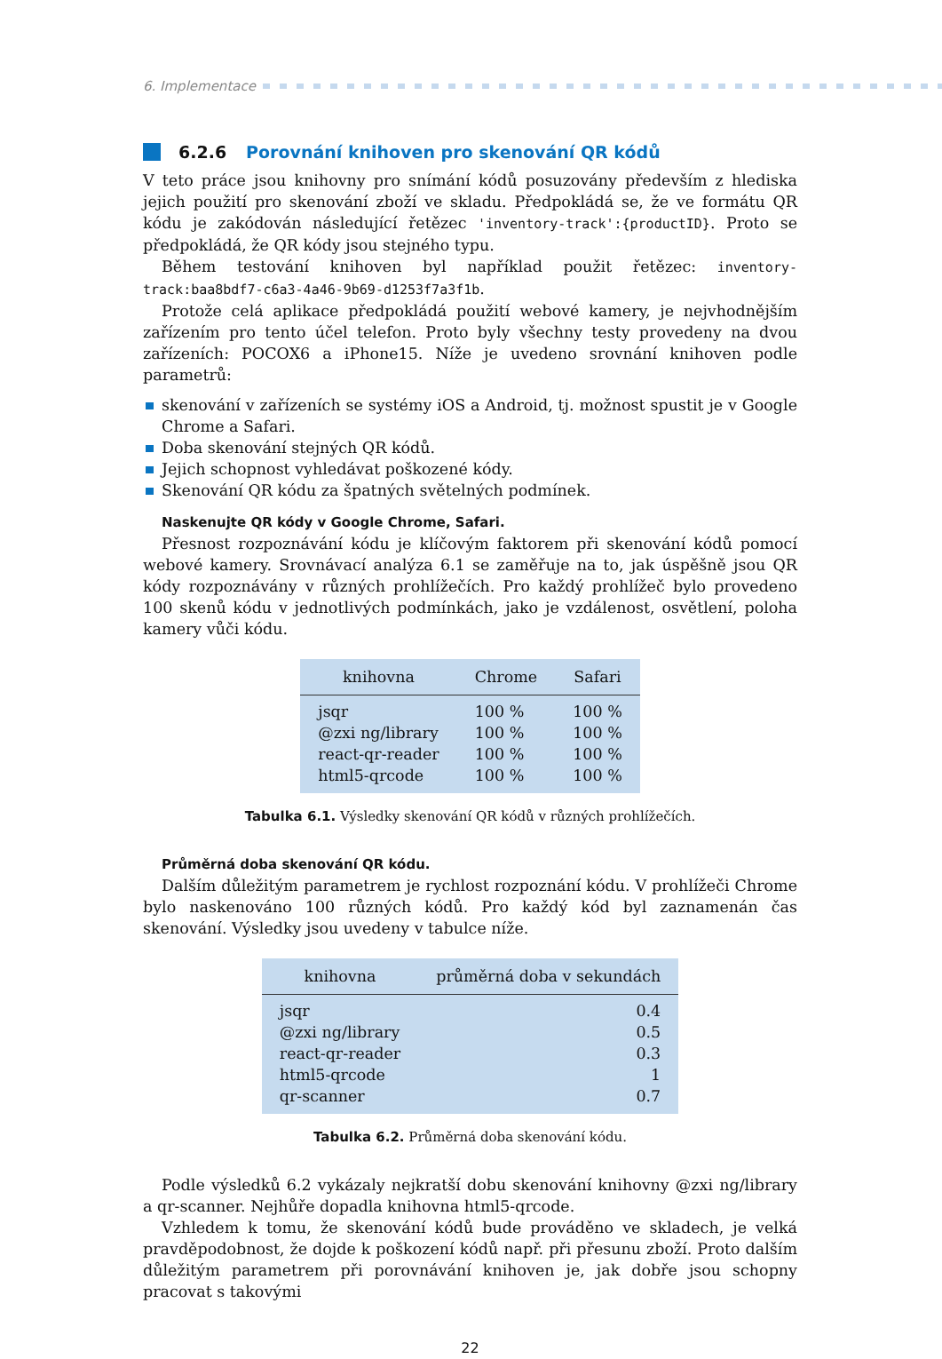6. Implementace
6.2.6 Porovnání knihoven pro skenování QR kódů
V teto práce jsou knihovny pro snímání kódů posuzovány především z hlediska jejich použití pro skenování zboží ve skladu. Předpokládá se, že ve formátu QR kódu je zakódován následující řetězec 'inventory-track':{productID}. Proto se předpokládá, že QR kódy jsou stejného typu.
Během testování knihoven byl například použit řetězec: inventory-track:baa8bdf7-c6a3-4a46-9b69-d1253f7a3f1b.
Protože celá aplikace předpokládá použití webové kamery, je nejvhodnějším zařízením pro tento účel telefon. Proto byly všechny testy provedeny na dvou zařízeních: POCOX6 a iPhone15. Níže je uvedeno srovnání knihoven podle parametrů:
skenování v zařízeních se systémy iOS a Android, tj. možnost spustit je v Google Chrome a Safari.
Doba skenování stejných QR kódů.
Jejich schopnost vyhledávat poškozené kódy.
Skenování QR kódu za špatných světelných podmínek.
Naskenujte QR kódy v Google Chrome, Safari.
Přesnost rozpoznávání kódu je klíčovým faktorem při skenování kódů pomocí webové kamery. Srovnávací analýza 6.1 se zaměřuje na to, jak úspěšně jsou QR kódy rozpoznávány v různých prohlížečích. Pro každý prohlížeč bylo provedeno 100 skenů kódu v jednotlivých podmínkách, jako je vzdálenost, osvětlení, poloha kamery vůči kódu.
| knihovna | Chrome | Safari |
| --- | --- | --- |
| jsqr | 100 % | 100 % |
| @zxi ng/library | 100 % | 100 % |
| react-qr-reader | 100 % | 100 % |
| html5-qrcode | 100 % | 100 % |
Tabulka 6.1. Výsledky skenování QR kódů v různých prohlížečích.
Průměrná doba skenování QR kódu.
Dalším důležitým parametrem je rychlost rozpoznání kódu. V prohlížeči Chrome bylo naskenováno 100 různých kódů. Pro každý kód byl zaznamenán čas skenování. Výsledky jsou uvedeny v tabulce níže.
| knihovna | průměrná doba v sekundách |
| --- | --- |
| jsqr | 0.4 |
| @zxi ng/library | 0.5 |
| react-qr-reader | 0.3 |
| html5-qrcode | 1 |
| qr-scanner | 0.7 |
Tabulka 6.2. Průměrná doba skenování kódu.
Podle výsledků 6.2 vykázaly nejkratší dobu skenování knihovny @zxi ng/library a qr-scanner. Nejhůře dopadla knihovna html5-qrcode.
Vzhledem k tomu, že skenování kódů bude prováděno ve skladech, je velká pravděpodobnost, že dojde k poškození kódů např. při přesunu zboží. Proto dalším důležitým parametrem při porovnávání knihoven je, jak dobře jsou schopny pracovat s takovými
22